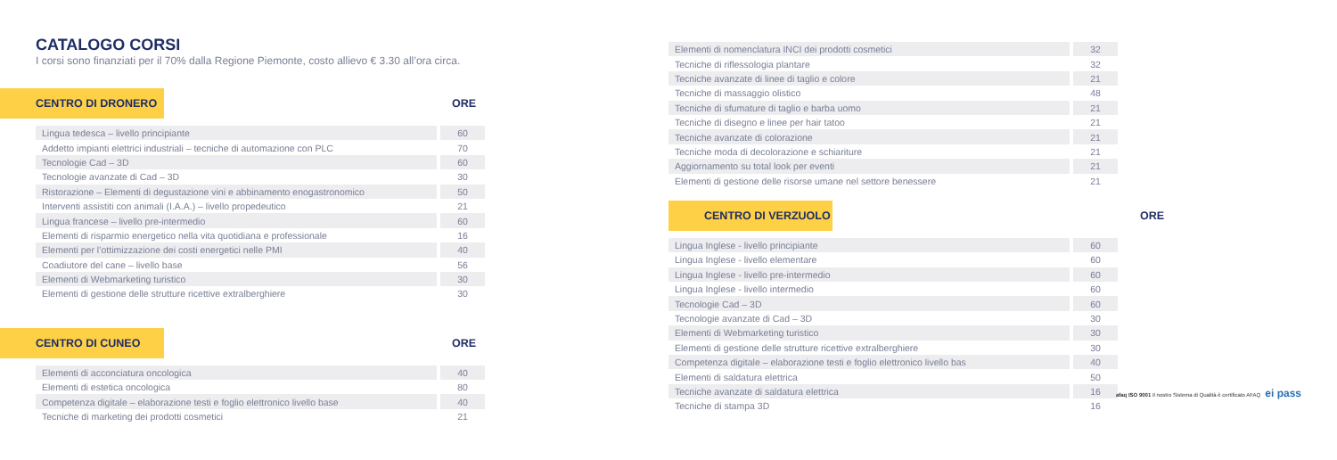CATALOGO CORSI
I corsi sono finanziati per il 70% dalla Regione Piemonte, costo allievo € 3.30 all’ora circa.
CENTRO DI DRONERO
ORE
| Lingua tedesca – livello principiante | 60 |
| Addetto impianti elettrici industriali – tecniche di automazione con PLC | 70 |
| Tecnologie Cad – 3D | 60 |
| Tecnologie avanzate di Cad – 3D | 30 |
| Ristorazione – Elementi di degustazione vini e abbinamento enogastronomico | 50 |
| Interventi assistiti con animali (I.A.A.) – livello propedeutico | 21 |
| Lingua francese – livello pre-intermedio | 60 |
| Elementi di risparmio energetico nella vita quotidiana e professionale | 16 |
| Elementi per l’ottimizzazione dei costi energetici nelle PMI | 40 |
| Coadiutore del cane – livello base | 56 |
| Elementi di Webmarketing turistico | 30 |
| Elementi di gestione delle strutture ricettive extralberghiere | 30 |
CENTRO DI CUNEO
ORE
| Elementi di acconciatura oncologica | 40 |
| Elementi di estetica oncologica | 80 |
| Competenza digitale – elaborazione testi e foglio elettronico livello base | 40 |
| Tecniche di marketing dei prodotti cosmetici | 21 |
| Elementi di nomenclatura INCI dei prodotti cosmetici | 32 |
| Tecniche di riflessologia plantare | 32 |
| Tecniche avanzate di linee di taglio e colore | 21 |
| Tecniche di massaggio olistico | 48 |
| Tecniche di sfumature di taglio e barba uomo | 21 |
| Tecniche di disegno e linee per hair tatoo | 21 |
| Tecniche avanzate di colorazione | 21 |
| Tecniche moda di decolorazione e schiariture | 21 |
| Aggiornamento su total look per eventi | 21 |
| Elementi di gestione delle risorse umane nel settore benessere | 21 |
CENTRO DI VERZUOLO
ORE
| Lingua Inglese - livello principiante | 60 |
| Lingua Inglese - livello elementare | 60 |
| Lingua Inglese - livello pre-intermedio | 60 |
| Lingua Inglese - livello intermedio | 60 |
| Tecnologie Cad – 3D | 60 |
| Tecnologie avanzate di Cad – 3D | 30 |
| Elementi di Webmarketing turistico | 30 |
| Elementi di gestione delle strutture ricettive extralberghiere | 30 |
| Competenza digitale – elaborazione testi e foglio elettronico livello bas | 40 |
| Elementi di saldatura elettrica | 50 |
| Tecniche avanzate di saldatura elettrica | 16 |
| Tecniche di stampa 3D | 16 |
afaq ISO 9001 Il nostro Sistema di Qualità è certificato AFAQ ei pass